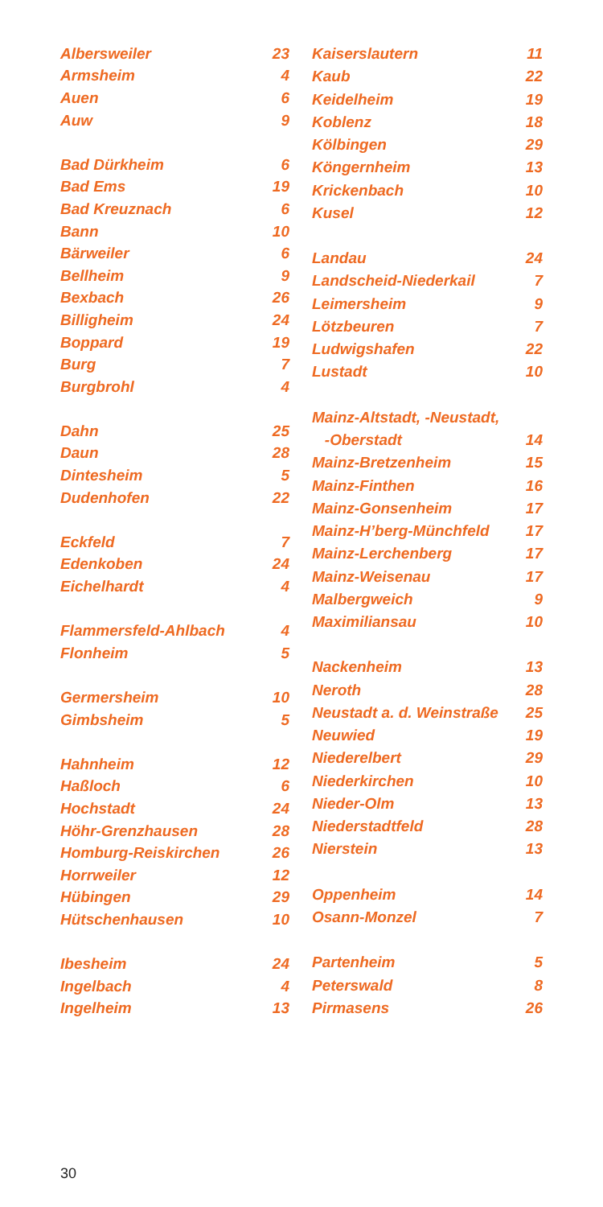| Albersweiler | 23 |
| Armsheim | 4 |
| Auen | 6 |
| Auw | 9 |
| Bad Dürkheim | 6 |
| Bad Ems | 19 |
| Bad Kreuznach | 6 |
| Bann | 10 |
| Bärweiler | 6 |
| Bellheim | 9 |
| Bexbach | 26 |
| Billigheim | 24 |
| Boppard | 19 |
| Burg | 7 |
| Burgbrohl | 4 |
| Dahn | 25 |
| Daun | 28 |
| Dintesheim | 5 |
| Dudenhofen | 22 |
| Eckfeld | 7 |
| Edenkoben | 24 |
| Eichelhardt | 4 |
| Flammersfeld-Ahlbach | 4 |
| Flonheim | 5 |
| Germersheim | 10 |
| Gimbsheim | 5 |
| Hahnheim | 12 |
| Haßloch | 6 |
| Hochstadt | 24 |
| Höhr-Grenzhausen | 28 |
| Homburg-Reiskirchen | 26 |
| Horrweiler | 12 |
| Hübingen | 29 |
| Hütschenhausen | 10 |
| Ibesheim | 24 |
| Ingelbach | 4 |
| Ingelheim | 13 |
| Kaiserslautern | 11 |
| Kaub | 22 |
| Keidelheim | 19 |
| Koblenz | 18 |
| Kölbingen | 29 |
| Köngernheim | 13 |
| Krickenbach | 10 |
| Kusel | 12 |
| Landau | 24 |
| Landscheid-Niederkail | 7 |
| Leimersheim | 9 |
| Lötzbeuren | 7 |
| Ludwigshafen | 22 |
| Lustadt | 10 |
| Mainz-Altstadt, -Neustadt, | |
| -Oberstadt | 14 |
| Mainz-Bretzenheim | 15 |
| Mainz-Finthen | 16 |
| Mainz-Gonsenheim | 17 |
| Mainz-H’berg-Münchfeld | 17 |
| Mainz-Lerchenberg | 17 |
| Mainz-Weisenau | 17 |
| Malbergweich | 9 |
| Maximiliansau | 10 |
| Nackenheim | 13 |
| Neroth | 28 |
| Neustadt a. d. Weinstraße | 25 |
| Neuwied | 19 |
| Niederelbert | 29 |
| Niederkirchen | 10 |
| Nieder-Olm | 13 |
| Niederstadtfeld | 28 |
| Nierstein | 13 |
| Oppenheim | 14 |
| Osann-Monzel | 7 |
| Partenheim | 5 |
| Peterswald | 8 |
| Pirmasens | 26 |
30